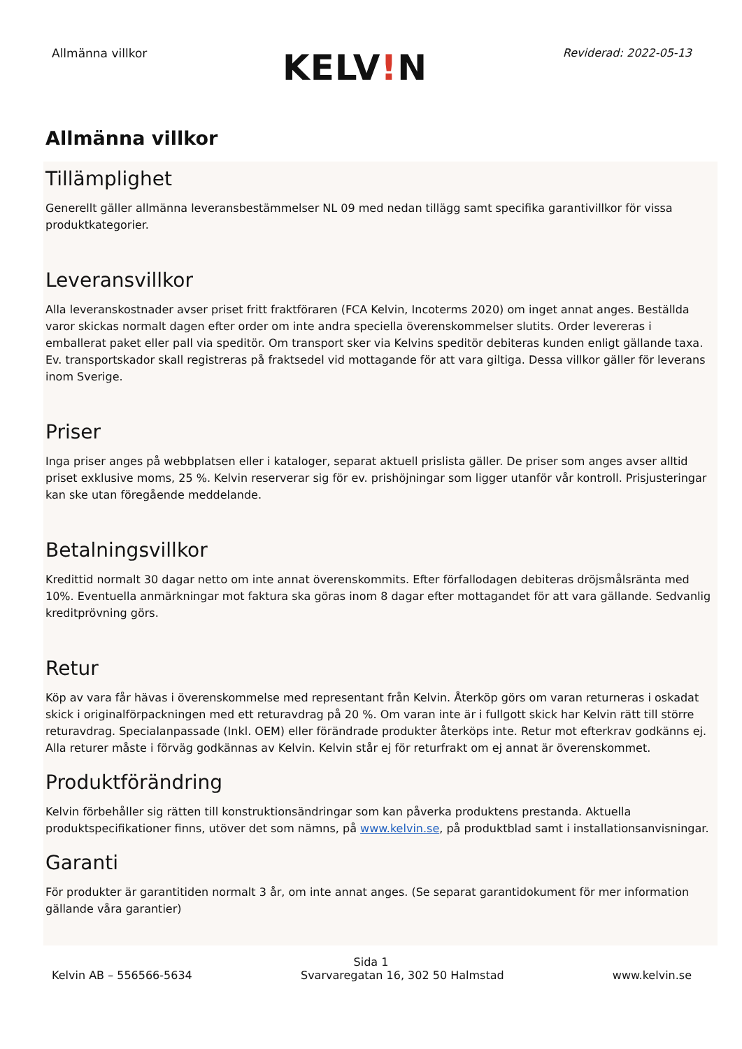Allmänna villkor
KELV!N
Reviderad: 2022-05-13
Allmänna villkor
Tillämplighet
Generellt gäller allmänna leveransbestämmelser NL 09 med nedan tillägg samt specifika garantivillkor för vissa produktkategorier.
Leveransvillkor
Alla leveranskostnader avser priset fritt fraktföraren (FCA Kelvin, Incoterms 2020) om inget annat anges. Beställda varor skickas normalt dagen efter order om inte andra speciella överenskommelser slutits. Order levereras i emballerat paket eller pall via speditör. Om transport sker via Kelvins speditör debiteras kunden enligt gällande taxa. Ev. transportskador skall registreras på fraktsedel vid mottagande för att vara giltiga. Dessa villkor gäller för leverans inom Sverige.
Priser
Inga priser anges på webbplatsen eller i kataloger, separat aktuell prislista gäller. De priser som anges avser alltid priset exklusive moms, 25 %. Kelvin reserverar sig för ev. prishöjningar som ligger utanför vår kontroll. Prisjusteringar kan ske utan föregående meddelande.
Betalningsvillkor
Kredittid normalt 30 dagar netto om inte annat överenskommits. Efter förfallodagen debiteras dröjsmålsränta med 10%. Eventuella anmärkningar mot faktura ska göras inom 8 dagar efter mottagandet för att vara gällande. Sedvanlig kreditprövning görs.
Retur
Köp av vara får hävas i överenskommelse med representant från Kelvin. Återköp görs om varan returneras i oskadat skick i originalförpackningen med ett returavdrag på 20 %. Om varan inte är i fullgott skick har Kelvin rätt till större returavdrag. Specialanpassade (Inkl. OEM) eller förändrade produkter återköps inte. Retur mot efterkrav godkänns ej. Alla returer måste i förväg godkännas av Kelvin. Kelvin står ej för returfrakt om ej annat är överenskommet.
Produktförändring
Kelvin förbehåller sig rätten till konstruktionsändringar som kan påverka produktens prestanda. Aktuella produktspecifikationer finns, utöver det som nämns, på www.kelvin.se, på produktblad samt i installationsanvisningar.
Garanti
För produkter är garantitiden normalt 3 år, om inte annat anges. (Se separat garantidokument för mer information gällande våra garantier)
Sida 1
Kelvin AB – 556566-5634 Svarvaregatan 16, 302 50 Halmstad www.kelvin.se